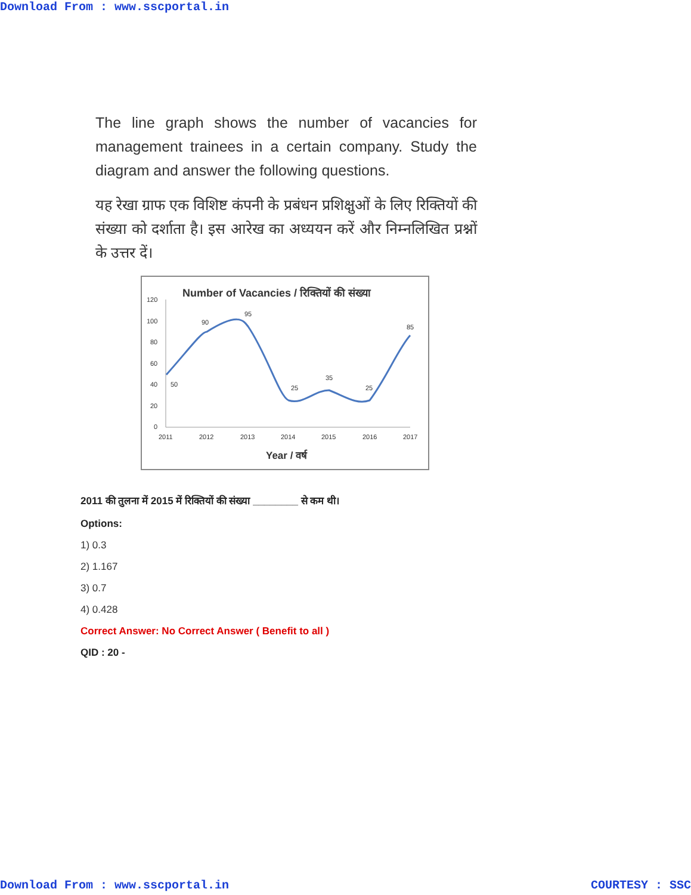Download From : www.sscportal.in
The line graph shows the number of vacancies for management trainees in a certain company. Study the diagram and answer the following questions.
यह रेखा ग्राफ एक विशिष्ट कंपनी के प्रबंधन प्रशिक्षुओं के लिए रिक्तियों की संख्या को दर्शाता है। इस आरेख का अध्ययन करें और निम्नलिखित प्रश्नों के उत्तर दें।
Number of Vacancies / रिक्तियों की संख्या
120
100
80
60
40
20
0
50
90
95
25
35
25
85
2011
2012
2013
2014
2015
2016
2017
Year / वर्ष
2011 की तुलना में 2015 में रिक्तियों की संख्या ________ से कम थी।
Options:
1) 0.3
2) 1.167
3) 0.7
4) 0.428
Correct Answer: No Correct Answer ( Benefit to all )
QID : 20 -
Download From : www.sscportal.in COURTESY : SSC